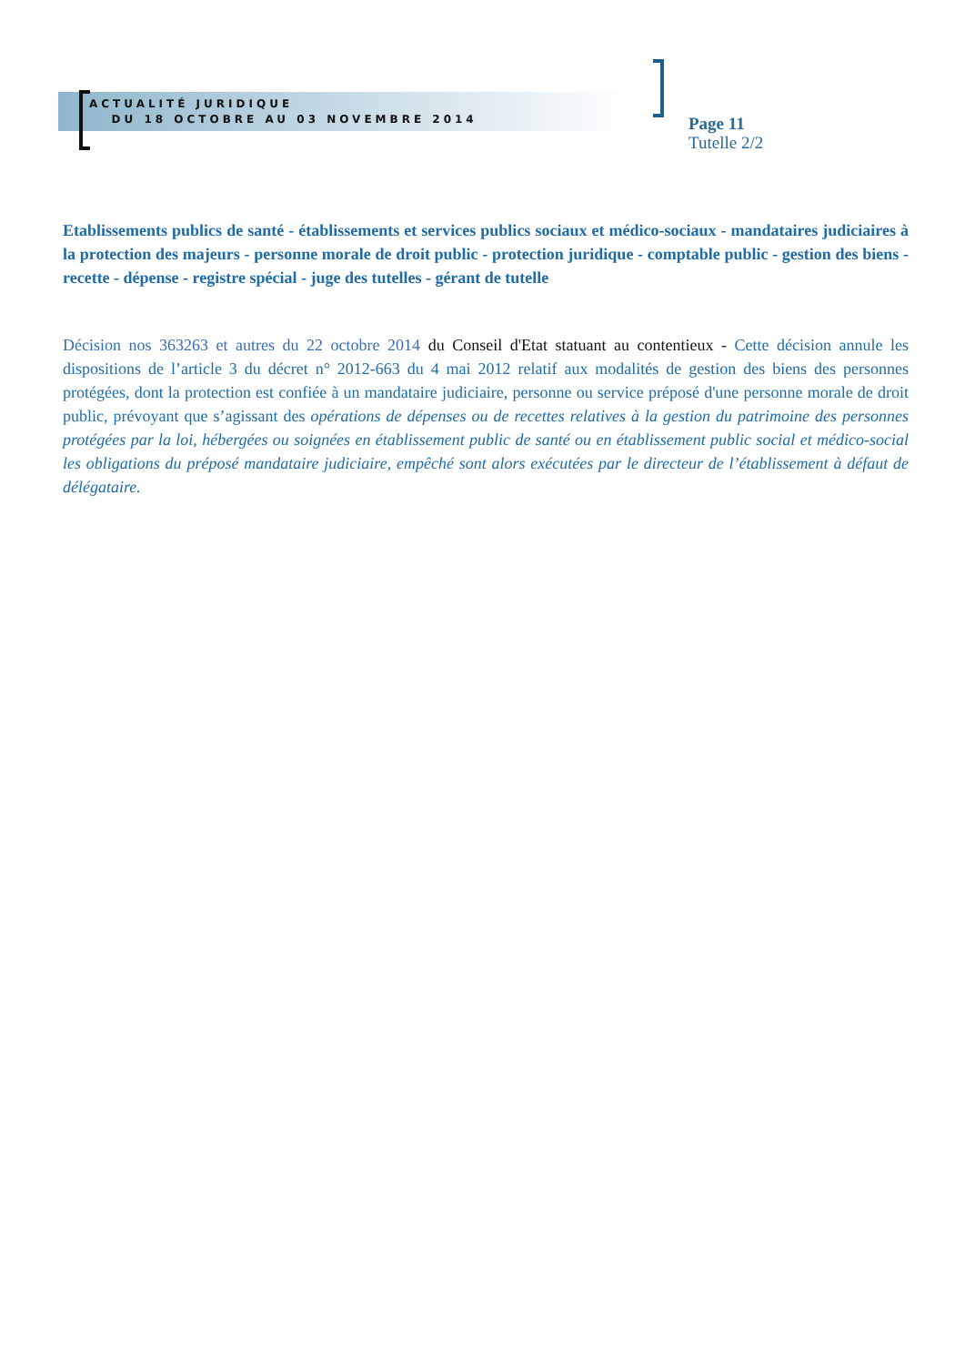ACTUALITÉ JURIDIQUE
DU 18 OCTOBRE AU 03 NOVEMBRE 2014
Page 11
Tutelle 2/2
Etablissements publics de santé - établissements et services publics sociaux et médico-sociaux - mandataires judiciaires à la protection des majeurs - personne morale de droit public - protection juridique - comptable public - gestion des biens - recette - dépense - registre spécial - juge des tutelles - gérant de tutelle
Décision nos 363263 et autres du 22 octobre 2014 du Conseil d'Etat statuant au contentieux - Cette décision annule les dispositions de l’article 3 du décret n° 2012-663 du 4 mai 2012 relatif aux modalités de gestion des biens des personnes protégées, dont la protection est confiée à un mandataire judiciaire, personne ou service préposé d'une personne morale de droit public, prévoyant que s’agissant des opérations de dépenses ou de recettes relatives à la gestion du patrimoine des personnes protégées par la loi, hébergées ou soignées en établissement public de santé ou en établissement public social et médico-social les obligations du préposé mandataire judiciaire, empêché sont alors exécutées par le directeur de l’établissement à défaut de délégataire.